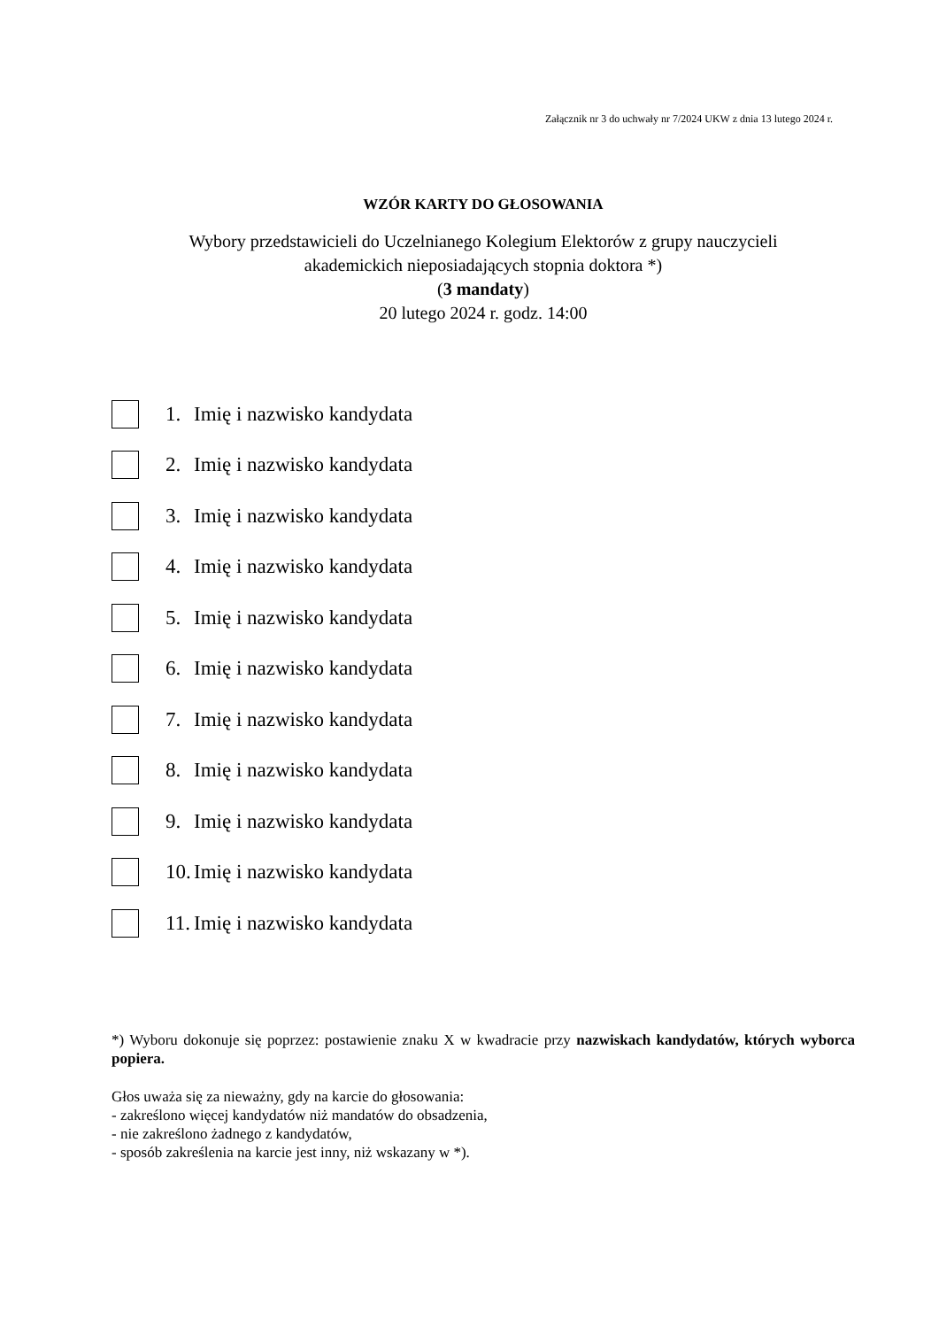Załącznik nr 3 do uchwały nr 7/2024 UKW z dnia 13 lutego 2024 r.
WZÓR KARTY DO GŁOSOWANIA
Wybory przedstawicieli do Uczelnianego Kolegium Elektorów z grupy nauczycieli
akademickich nieposiadających stopnia doktora *)
(3 mandaty)
20 lutego 2024 r. godz. 14:00
1. Imię i nazwisko kandydata
2. Imię i nazwisko kandydata
3. Imię i nazwisko kandydata
4. Imię i nazwisko kandydata
5. Imię i nazwisko kandydata
6. Imię i nazwisko kandydata
7. Imię i nazwisko kandydata
8. Imię i nazwisko kandydata
9. Imię i nazwisko kandydata
10. Imię i nazwisko kandydata
11. Imię i nazwisko kandydata
*) Wyboru dokonuje się poprzez: postawienie znaku X w kwadracie przy nazwiskach kandydatów, których wyborca popiera.
Głos uważa się za nieważny, gdy na karcie do głosowania:
- zakreślono więcej kandydatów niż mandatów do obsadzenia,
- nie zakreślono żadnego z kandydatów,
- sposób zakreślenia na karcie jest inny, niż wskazany w *).